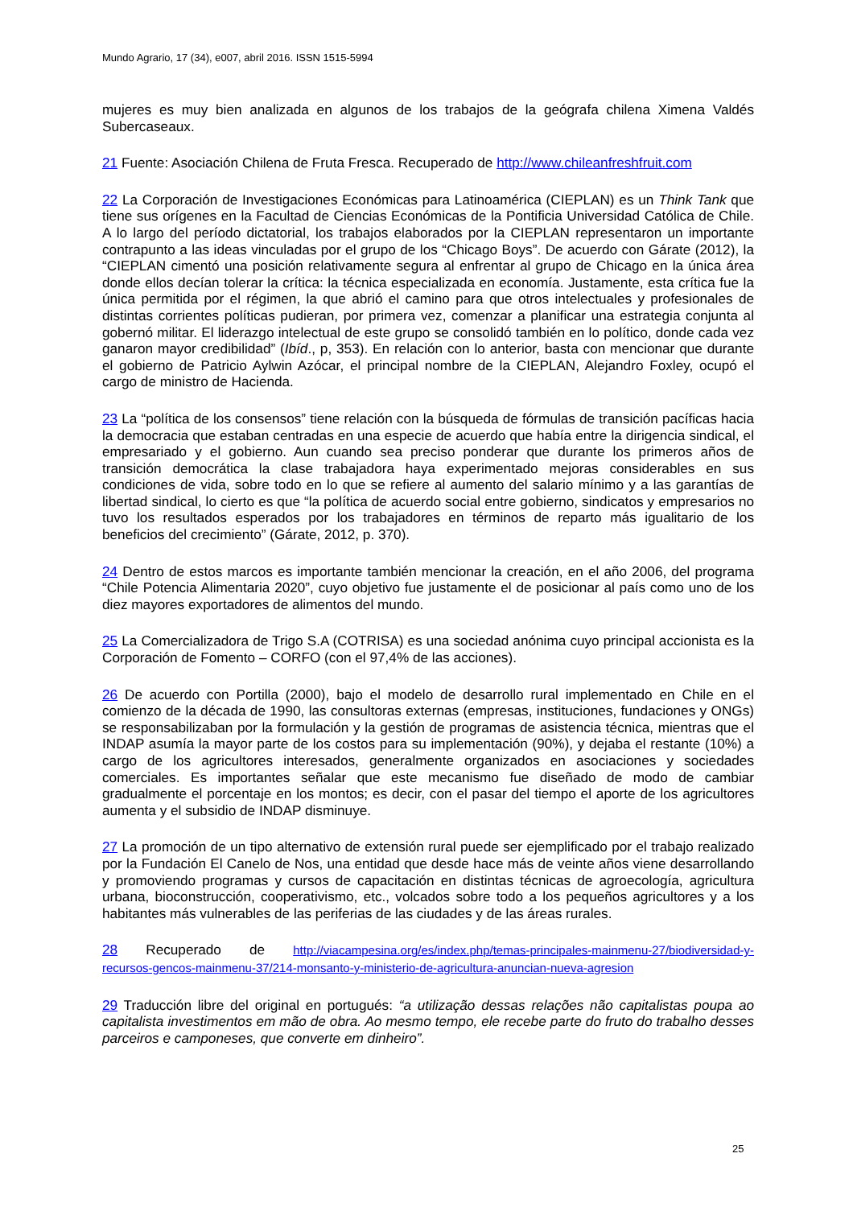Mundo Agrario, 17 (34), e007, abril 2016. ISSN 1515-5994
mujeres es muy bien analizada en algunos de los trabajos de la geógrafa chilena Ximena Valdés Subercaseaux.
21 Fuente: Asociación Chilena de Fruta Fresca. Recuperado de http://www.chileanfreshfruit.com
22 La Corporación de Investigaciones Económicas para Latinoamérica (CIEPLAN) es un Think Tank que tiene sus orígenes en la Facultad de Ciencias Económicas de la Pontificia Universidad Católica de Chile. A lo largo del período dictatorial, los trabajos elaborados por la CIEPLAN representaron un importante contrapunto a las ideas vinculadas por el grupo de los “Chicago Boys”. De acuerdo con Gárate (2012), la “CIEPLAN cimentó una posición relativamente segura al enfrentar al grupo de Chicago en la única área donde ellos decían tolerar la crítica: la técnica especializada en economía. Justamente, esta crítica fue la única permitida por el régimen, la que abrió el camino para que otros intelectuales y profesionales de distintas corrientes políticas pudieran, por primera vez, comenzar a planificar una estrategia conjunta al gobernó militar. El liderazgo intelectual de este grupo se consolidó también en lo político, donde cada vez ganaron mayor credibilidad” (Ibíd., p, 353). En relación con lo anterior, basta con mencionar que durante el gobierno de Patricio Aylwin Azócar, el principal nombre de la CIEPLAN, Alejandro Foxley, ocupó el cargo de ministro de Hacienda.
23 La “política de los consensos” tiene relación con la búsqueda de fórmulas de transición pacíficas hacia la democracia que estaban centradas en una especie de acuerdo que había entre la dirigencia sindical, el empresariado y el gobierno. Aun cuando sea preciso ponderar que durante los primeros años de transición democrática la clase trabajadora haya experimentado mejoras considerables en sus condiciones de vida, sobre todo en lo que se refiere al aumento del salario mínimo y a las garantías de libertad sindical, lo cierto es que “la política de acuerdo social entre gobierno, sindicatos y empresarios no tuvo los resultados esperados por los trabajadores en términos de reparto más igualitario de los beneficios del crecimiento” (Gárate, 2012, p. 370).
24 Dentro de estos marcos es importante también mencionar la creación, en el año 2006, del programa “Chile Potencia Alimentaria 2020”, cuyo objetivo fue justamente el de posicionar al país como uno de los diez mayores exportadores de alimentos del mundo.
25 La Comercializadora de Trigo S.A (COTRISA) es una sociedad anónima cuyo principal accionista es la Corporación de Fomento – CORFO (con el 97,4% de las acciones).
26 De acuerdo con Portilla (2000), bajo el modelo de desarrollo rural implementado en Chile en el comienzo de la década de 1990, las consultoras externas (empresas, instituciones, fundaciones y ONGs) se responsabilizaban por la formulación y la gestión de programas de asistencia técnica, mientras que el INDAP asumía la mayor parte de los costos para su implementación (90%), y dejaba el restante (10%) a cargo de los agricultores interesados, generalmente organizados en asociaciones y sociedades comerciales. Es importantes señalar que este mecanismo fue diseñado de modo de cambiar gradualmente el porcentaje en los montos; es decir, con el pasar del tiempo el aporte de los agricultores aumenta y el subsidio de INDAP disminuye.
27 La promoción de un tipo alternativo de extensión rural puede ser ejemplificado por el trabajo realizado por la Fundación El Canelo de Nos, una entidad que desde hace más de veinte años viene desarrollando y promoviendo programas y cursos de capacitación en distintas técnicas de agroecología, agricultura urbana, bioconstrucción, cooperativismo, etc., volcados sobre todo a los pequeños agricultores y a los habitantes más vulnerables de las periferias de las ciudades y de las áreas rurales.
28 Recuperado de http://viacampesina.org/es/index.php/temas-principales-mainmenu-27/biodiversidad-y-recursos-gencos-mainmenu-37/214-monsanto-y-ministerio-de-agricultura-anuncian-nueva-agresion
29 Traducción libre del original en portugués: “a utilização dessas relações não capitalistas poupa ao capitalista investimentos em mão de obra. Ao mesmo tempo, ele recebe parte do fruto do trabalho desses parceiros e camponeses, que converte em dinheiro”.
25